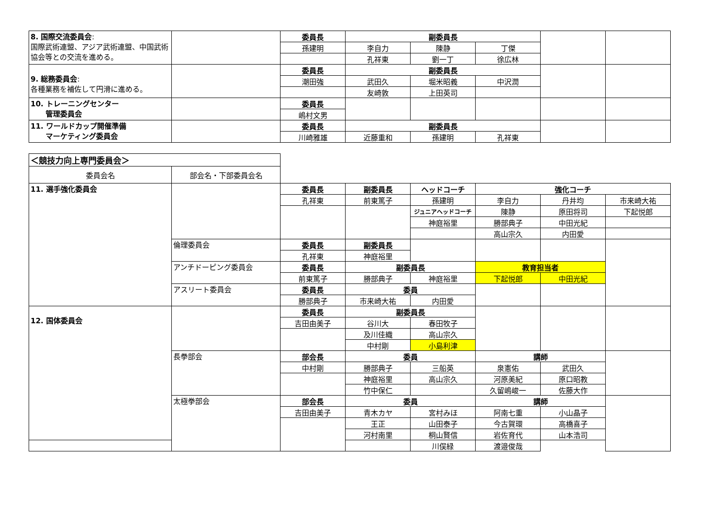| 8. 国際交流委員会 : 国際武術連盟、アジア武術連盟、中国武術協会等との交流を進める。 | | 委員長 | 副委員長 | | | | |
| | | 孫建明 | 李自力 | 陳静 | 丁傑 | | |
| | | | 孔祥東 | 劉一丁 | 徐広林 | | |
| 9. 総務委員会 : 各種業務を補佐して円滑に進める。 | | 委員長 | 副委員長 | | | | |
| | | 潮田強 | 武田久 | 堀米昭義 | 中沢潤 | | |
| | | | 友崎敦 | 上田英司 | | | |
| 10. トレーニングセンター 管理委員会 | | 委員長 | | | | | |
| | | 嶋村文男 | | | | | |
| 11. ワールドカップ開催準備 マーケティング委員会 | | 委員長 | 副委員長 | | | | |
| | | 川崎雅雄 | 近藤重和 | 孫建明 | 孔祥東 | | |
| ＜競技力向上専門委員会＞ | | | | | | | |
| 委員会名 | 部会名・下部委員会名 | | | | | | |
| 11. 選手強化委員会 | | 委員長 | 副委員長 | ヘッドコーチ | 強化コーチ | | |
| | | 孔祥東 | 前東篤子 | 孫建明 | 李自力 | 丹井均 | 市来崎大祐 |
| | | | | ジュニアヘッドコーチ | 陳静 | 原田将司 | 下起悦郎 |
| | | | | 神庭裕里 | 勝部典子 | 中田光紀 | |
| | | | | | 高山宗久 | 内田愛 | |
| | 倫理委員会 | 委員長 | 副委員長 | | | | |
| | | 孔祥東 | 神庭裕里 | | | | |
| | アンチドーピング委員会 | 委員長 | 副委員長 | | 教育担当者 | | |
| | | 前東篤子 | 勝部典子 | 神庭裕里 | 下起悦郎 | 中田光紀 | |
| | アスリート委員会 | 委員長 | 委員 | | | | |
| | | 勝部典子 | 市来崎大祐 | 内田愛 | | | |
| 12. 国体委員会 | | 委員長 | 副委員長 | | | | |
| | | 吉田由美子 | 谷川大 | 春田牧子 | | | |
| | | | 及川佳織 | 高山宗久 | | | |
| | | | 中村剛 | 小島利津 | | | |
| | 長拳部会 | 部会長 | 委員 | | 講師 | | |
| | | 中村剛 | 勝部典子 | 三船英 | 泉憲佑 | 武田久 | |
| | | | 神庭裕里 | 高山宗久 | 河原美紀 | 原口昭教 | |
| | | | 竹中保仁 | | 久留嶋峻一 | 佐藤大作 | |
| | 太極拳部会 | 部会長 | 委員 | | 講師 | | |
| | | 吉田由美子 | 青木カヤ | 宮村みほ | 阿南七重 | 小山晶子 | |
| | | | 王正 | 山田泰子 | 今古賀環 | 高橋喜子 | |
| | | | 河村南里 | 桐山賢信 | 岩佐育代 | 山本浩司 | |
| | | | | 川俣緑 | 渡邉俊哉 | | |